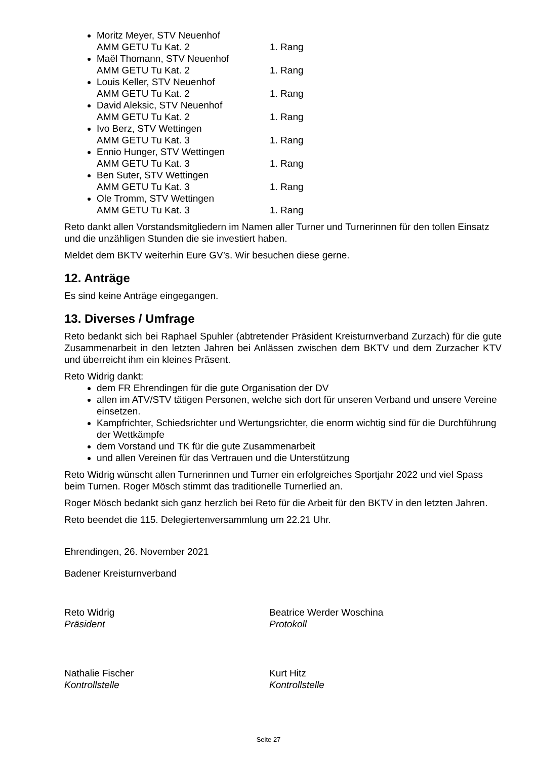Moritz Meyer, STV Neuenhof
AMM GETU Tu Kat. 2 1. Rang
Maël Thomann, STV Neuenhof
AMM GETU Tu Kat. 2 1. Rang
Louis Keller, STV Neuenhof
AMM GETU Tu Kat. 2 1. Rang
David Aleksic, STV Neuenhof
AMM GETU Tu Kat. 2 1. Rang
Ivo Berz, STV Wettingen
AMM GETU Tu Kat. 3 1. Rang
Ennio Hunger, STV Wettingen
AMM GETU Tu Kat. 3 1. Rang
Ben Suter, STV Wettingen
AMM GETU Tu Kat. 3 1. Rang
Ole Tromm, STV Wettingen
AMM GETU Tu Kat. 3 1. Rang
Reto dankt allen Vorstandsmitgliedern im Namen aller Turner und Turnerinnen für den tollen Einsatz und die unzähligen Stunden die sie investiert haben.
Meldet dem BKTV weiterhin Eure GV’s. Wir besuchen diese gerne.
12. Anträge
Es sind keine Anträge eingegangen.
13. Diverses / Umfrage
Reto bedankt sich bei Raphael Spuhler (abtretender Präsident Kreisturnverband Zurzach) für die gute Zusammenarbeit in den letzten Jahren bei Anlässen zwischen dem BKTV und dem Zurzacher KTV und überreicht ihm ein kleines Präsent.
Reto Widrig dankt:
dem FR Ehrendingen für die gute Organisation der DV
allen im ATV/STV tätigen Personen, welche sich dort für unseren Verband und unsere Vereine einsetzen.
Kampfrichter, Schiedsrichter und Wertungsrichter, die enorm wichtig sind für die Durchführung der Wettkämpfe
dem Vorstand und TK für die gute Zusammenarbeit
und allen Vereinen für das Vertrauen und die Unterstützung
Reto Widrig wünscht allen Turnerinnen und Turner ein erfolgreiches Sportjahr 2022 und viel Spass beim Turnen. Roger Mösch stimmt das traditionelle Turnerlied an.
Roger Mösch bedankt sich ganz herzlich bei Reto für die Arbeit für den BKTV in den letzten Jahren.
Reto beendet die 115. Delegiertenversammlung um 22.21 Uhr.
Ehrendingen, 26. November 2021
Badener Kreisturnverband
Reto Widrig
Präsident
Beatrice Werder Woschina
Protokoll
Nathalie Fischer
Kontrollstelle
Kurt Hitz
Kontrollstelle
Seite 27